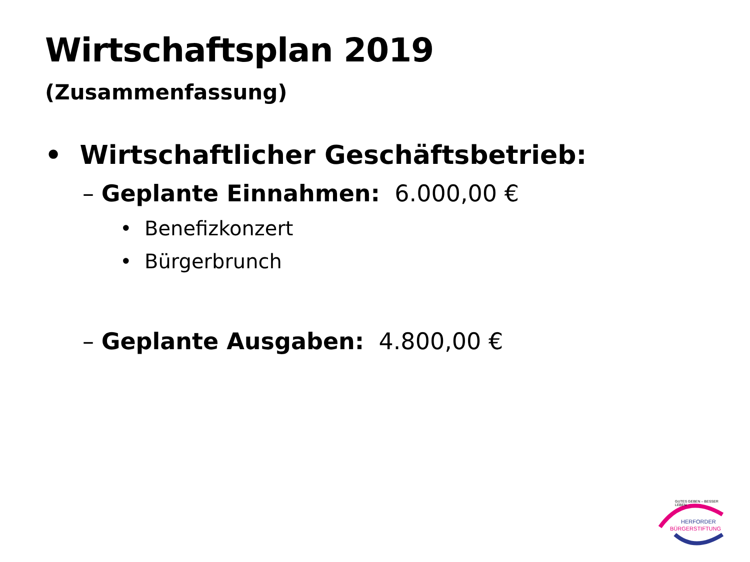Wirtschaftsplan 2019
(Zusammenfassung)
• Wirtschaftlicher Geschäftsbetrieb:
– Geplante Einnahmen: 6.000,00 €
• Benefizkonzert
• Bürgerbrunch
– Geplante Ausgaben: 4.800,00 €
GUTES GEBEN – BESSER LEBEN
HERFORDER
BÜRGERSTIFTUNG